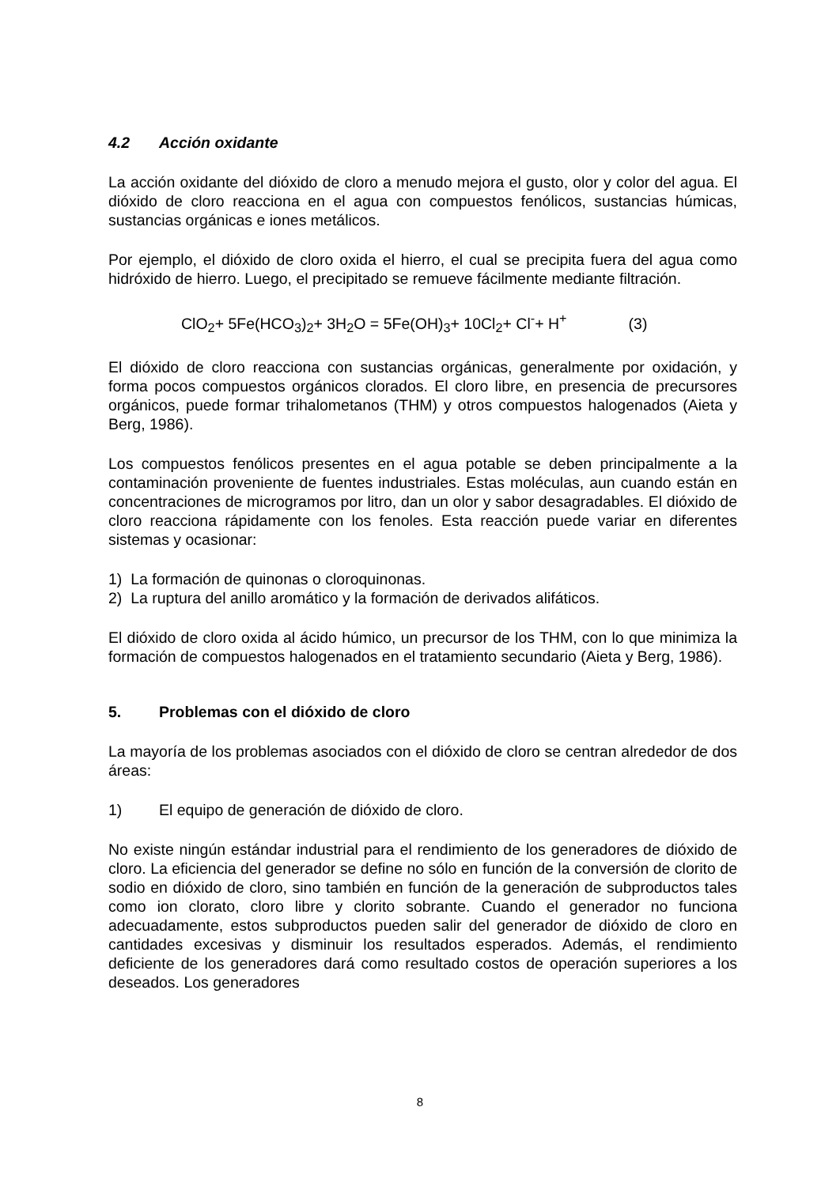4.2 Acción oxidante
La acción oxidante del dióxido de cloro a menudo mejora el gusto, olor y color del agua. El dióxido de cloro reacciona en el agua con compuestos fenólicos, sustancias húmicas, sustancias orgánicas e iones metálicos.
Por ejemplo, el dióxido de cloro oxida el hierro, el cual se precipita fuera del agua como hidróxido de hierro. Luego, el precipitado se remueve fácilmente mediante filtración.
ClO<sub>2</sub>+ 5Fe(HCO<sub>3</sub>)<sub>2</sub>+ 3H<sub>2</sub>O = 5Fe(OH)<sub>3</sub>+ 10Cl<sub>2</sub>+ Cl<sup>-</sup>+ H<sup>+</sup> (3)
El dióxido de cloro reacciona con sustancias orgánicas, generalmente por oxidación, y forma pocos compuestos orgánicos clorados. El cloro libre, en presencia de precursores orgánicos, puede formar trihalometanos (THM) y otros compuestos halogenados (Aieta y Berg, 1986).
Los compuestos fenólicos presentes en el agua potable se deben principalmente a la contaminación proveniente de fuentes industriales. Estas moléculas, aun cuando están en concentraciones de microgramos por litro, dan un olor y sabor desagradables. El dióxido de cloro reacciona rápidamente con los fenoles. Esta reacción puede variar en diferentes sistemas y ocasionar:
1) La formación de quinonas o cloroquinonas.
2) La ruptura del anillo aromático y la formación de derivados alifáticos.
El dióxido de cloro oxida al ácido húmico, un precursor de los THM, con lo que minimiza la formación de compuestos halogenados en el tratamiento secundario (Aieta y Berg, 1986).
5. Problemas con el dióxido de cloro
La mayoría de los problemas asociados con el dióxido de cloro se centran alrededor de dos áreas:
1) El equipo de generación de dióxido de cloro.
No existe ningún estándar industrial para el rendimiento de los generadores de dióxido de cloro. La eficiencia del generador se define no sólo en función de la conversión de clorito de sodio en dióxido de cloro, sino también en función de la generación de subproductos tales como ion clorato, cloro libre y clorito sobrante. Cuando el generador no funciona adecuadamente, estos subproductos pueden salir del generador de dióxido de cloro en cantidades excesivas y disminuir los resultados esperados. Además, el rendimiento deficiente de los generadores dará como resultado costos de operación superiores a los deseados. Los generadores
8